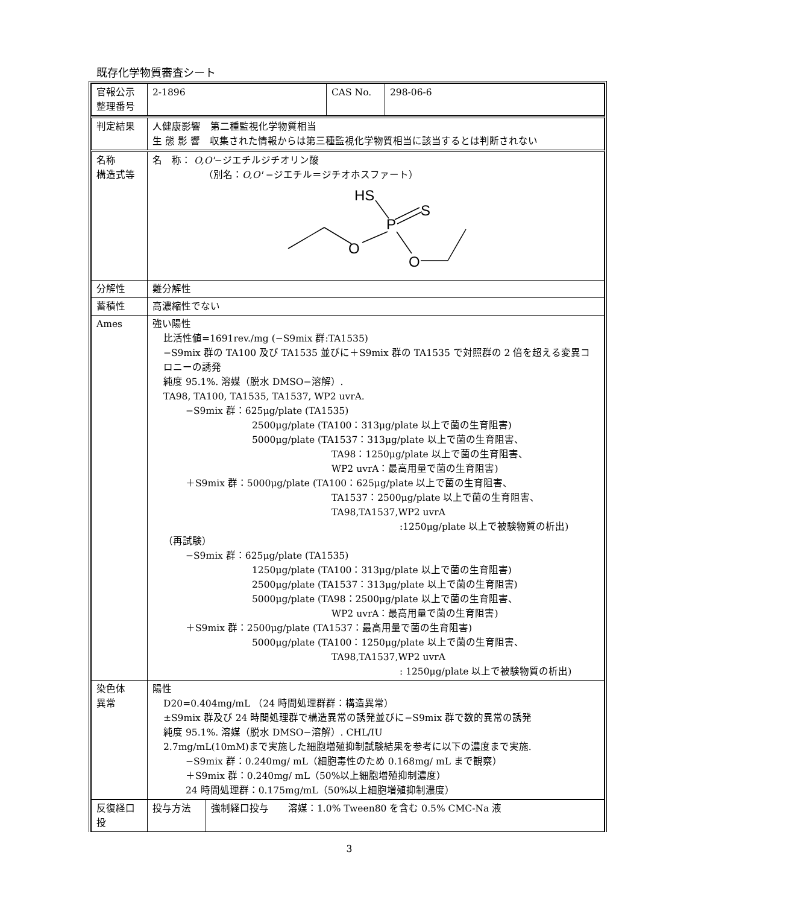既存化学物質審査シート
| 官報公示 整理番号 | 2-1896 | CAS No. | 298-06-6 |
| 判定結果 | 人健康影響 第二種監視化学物質相当 生 態 影 響 収集された情報からは第三種監視化学物質相当に該当するとは判断されない |
| 名称 構造式等 | 名 称： O,O' −ジエチルジチオリン酸 （別名： O,O' −ジエチル＝ジチオホスファート） HS S P O O |
| 分解性 | 難分解性 |
| 蓄積性 | 高濃縮性でない |
| Ames | 強い陽性 比活性値=1691rev./mg (−S9mix 群:TA1535) −S9mix 群の TA100 及び TA1535 並びに＋S9mix 群の TA1535 で対照群の 2 倍を超える変異コロニーの誘発 純度 95.1%. 溶媒（脱水 DMSO−溶解）. TA98, TA100, TA1535, TA1537, WP2 uvrA. −S9mix 群：625μg/plate (TA1535) 2500μg/plate (TA100：313μg/plate 以上で菌の生育阻害) 5000μg/plate (TA1537：313μg/plate 以上で菌の生育阻害、 TA98：1250μg/plate 以上で菌の生育阻害、 WP2 uvrA：最高用量で菌の生育阻害) ＋S9mix 群：5000μg/plate (TA100：625μg/plate 以上で菌の生育阻害、 TA1537：2500μg/plate 以上で菌の生育阻害、 TA98,TA1537,WP2 uvrA :1250μg/plate 以上で被験物質の析出) （再試験） −S9mix 群：625μg/plate (TA1535) 1250μg/plate (TA100：313μg/plate 以上で菌の生育阻害) 2500μg/plate (TA1537：313μg/plate 以上で菌の生育阻害) 5000μg/plate (TA98：2500μg/plate 以上で菌の生育阻害、 WP2 uvrA：最高用量で菌の生育阻害) ＋S9mix 群：2500μg/plate (TA1537：最高用量で菌の生育阻害) 5000μg/plate (TA100：1250μg/plate 以上で菌の生育阻害、 TA98,TA1537,WP2 uvrA : 1250μg/plate 以上で被験物質の析出) |
| 染色体 異常 | 陽性 D20=0.404mg/mL （24 時間処理群群：構造異常） ±S9mix 群及び 24 時間処理群で構造異常の誘発並びに−S9mix 群で数的異常の誘発 純度 95.1%. 溶媒（脱水 DMSO−溶解）. CHL/IU 2.7mg/mL(10mM)まで実施した細胞増殖抑制試験結果を参考に以下の濃度まで実施. −S9mix 群：0.240mg/ mL（細胞毒性のため 0.168mg/ mL まで観察） ＋S9mix 群：0.240mg/ mL（50%以上細胞増殖抑制濃度） 24 時間処理群：0.175mg/mL（50%以上細胞増殖抑制濃度） |
| 反復経口投 | 投与方法 | 強制経口投与 溶媒：1.0% Tween80 を含む 0.5% CMC-Na 液 |
3